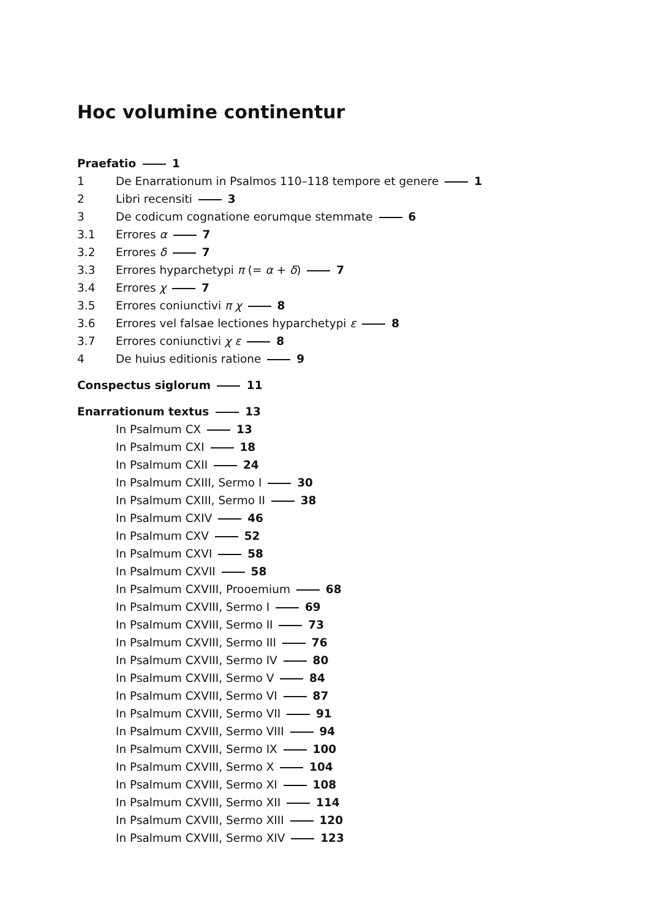Hoc volumine continentur
Praefatio 1
1 De Enarrationum in Psalmos 110–118 tempore et genere 1
2 Libri recensiti 3
3 De codicum cognatione eorumque stemmate 6
3.1 Errores α 7
3.2 Errores δ 7
3.3 Errores hyparchetypi π (= α + δ) 7
3.4 Errores χ 7
3.5 Errores coniunctivi π χ 8
3.6 Errores vel falsae lectiones hyparchetypi ε 8
3.7 Errores coniunctivi χ ε 8
4 De huius editionis ratione 9
Conspectus siglorum 11
Enarrationum textus 13
In Psalmum CX 13
In Psalmum CXI 18
In Psalmum CXII 24
In Psalmum CXIII, Sermo I 30
In Psalmum CXIII, Sermo II 38
In Psalmum CXIV 46
In Psalmum CXV 52
In Psalmum CXVI 58
In Psalmum CXVII 58
In Psalmum CXVIII, Prooemium 68
In Psalmum CXVIII, Sermo I 69
In Psalmum CXVIII, Sermo II 73
In Psalmum CXVIII, Sermo III 76
In Psalmum CXVIII, Sermo IV 80
In Psalmum CXVIII, Sermo V 84
In Psalmum CXVIII, Sermo VI 87
In Psalmum CXVIII, Sermo VII 91
In Psalmum CXVIII, Sermo VIII 94
In Psalmum CXVIII, Sermo IX 100
In Psalmum CXVIII, Sermo X 104
In Psalmum CXVIII, Sermo XI 108
In Psalmum CXVIII, Sermo XII 114
In Psalmum CXVIII, Sermo XIII 120
In Psalmum CXVIII, Sermo XIV 123